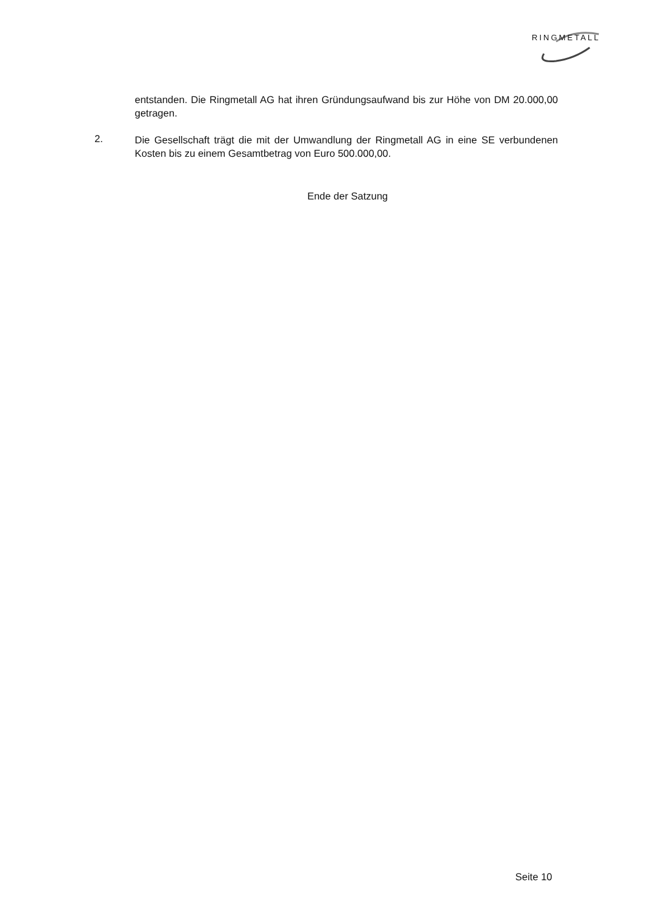RINGMETALL
entstanden. Die Ringmetall AG hat ihren Gründungsaufwand bis zur Höhe von DM 20.000,00 getragen.
2.
Die Gesellschaft trägt die mit der Umwandlung der Ringmetall AG in eine SE verbundenen Kosten bis zu einem Gesamtbetrag von Euro 500.000,00.
Ende der Satzung
Seite 10